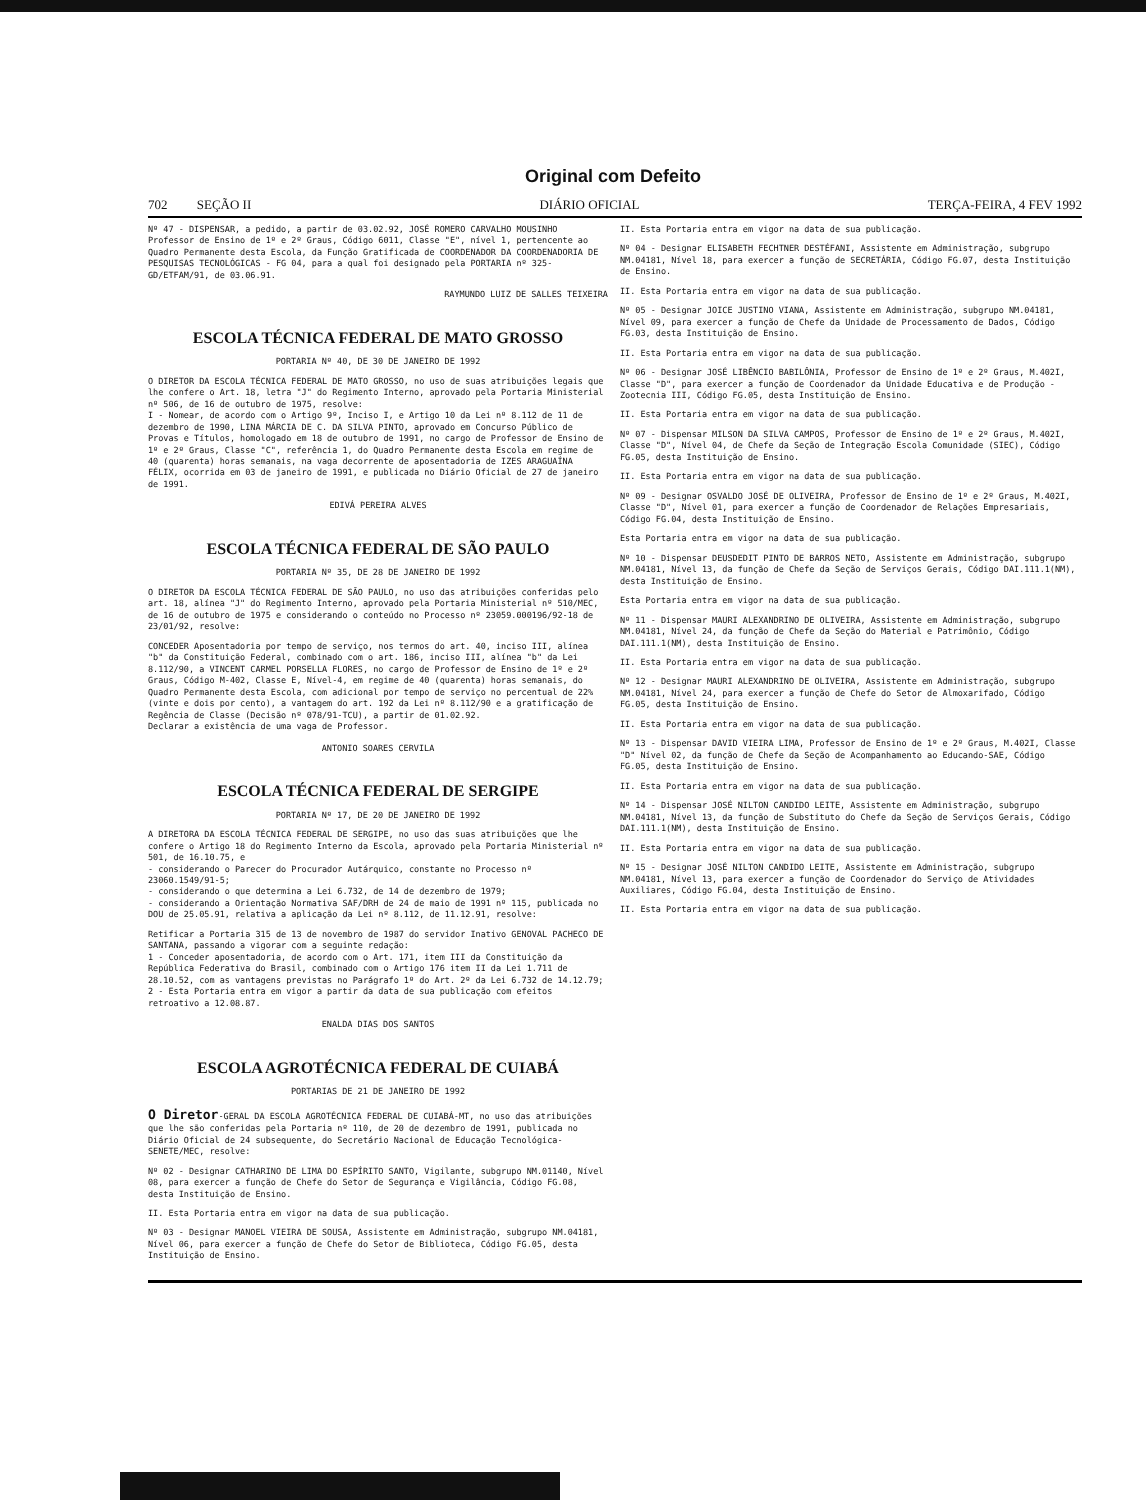Original com Defeito
702 SEÇÃO II DIÁRIO OFICIAL TERÇA-FEIRA, 4 FEV 1992
Nº 47 - DISPENSAR, a pedido, a partir de 03.02.92, JOSÉ ROMERO CARVALHO MOUSINHO Professor de Ensino de 1º e 2º Graus, Código 6011, Classe "E", nível 1, pertencente ao Quadro Permanente desta Escola, da Função Gratificada de COORDENADOR DA COORDENADORIA DE PESQUISAS TECNOLÓGICAS - FG 04, para a qual foi designado pela PORTARIA nº 325-GD/ETFAM/91, de 03.06.91.
RAYMUNDO LUIZ DE SALLES TEIXEIRA
ESCOLA TÉCNICA FEDERAL DE MATO GROSSO
PORTARIA Nº 40, DE 30 DE JANEIRO DE 1992
O DIRETOR DA ESCOLA TÉCNICA FEDERAL DE MATO GROSSO, no uso de suas atribuições legais que lhe confere o Art. 18, letra "J" do Regimento Interno, aprovado pela Portaria Ministerial nº 506, de 16 de outubro de 1975, resolve:
I - Nomear, de acordo com o Artigo 9º, Inciso I, e Artigo 10 da Lei nº 8.112 de 11 de dezembro de 1990, LINA MÁRCIA DE C. DA SILVA PINTO, aprovado em Concurso Público de Provas e Títulos, homologado em 18 de outubro de 1991, no cargo de Professor de Ensino de 1º e 2º Graus, Classe "C", referência 1, do Quadro Permanente desta Escola em regime de 40 (quarenta) horas semanais, na vaga decorrente de aposentadoria de IZES ARAGUAÍNA FÉLIX, ocorrida em 03 de janeiro de 1991, e publicada no Diário Oficial de 27 de janeiro de 1991.
EDIVÁ PEREIRA ALVES
ESCOLA TÉCNICA FEDERAL DE SÃO PAULO
PORTARIA Nº 35, DE 28 DE JANEIRO DE 1992
O DIRETOR DA ESCOLA TÉCNICA FEDERAL DE SÃO PAULO, no uso das atribuições conferidas pelo art. 18, alínea "J" do Regimento Interno, aprovado pela Portaria Ministerial nº 510/MEC, de 16 de outubro de 1975 e considerando o conteúdo no Processo nº 23059.000196/92-18 de 23/01/92, resolve:
CONCEDER Aposentadoria por tempo de serviço, nos termos do art. 40, inciso III, alínea "b" da Constituição Federal, combinado com o art. 186, inciso III, alínea "b" da Lei 8.112/90, a VINCENT CARMEL PORSELLA FLORES, no cargo de Professor de Ensino de 1º e 2º Graus, Código M-402, Classe E, Nível-4, em regime de 40 (quarenta) horas semanais, do Quadro Permanente desta Escola, com adicional por tempo de serviço no percentual de 22% (vinte e dois por cento), a vantagem do art. 192 da Lei nº 8.112/90 e a gratificação de Regência de Classe (Decisão nº 078/91-TCU), a partir de 01.02.92.
Declarar a existência de uma vaga de Professor.
ANTONIO SOARES CERVILA
ESCOLA TÉCNICA FEDERAL DE SERGIPE
PORTARIA Nº 17, DE 20 DE JANEIRO DE 1992
A DIRETORA DA ESCOLA TÉCNICA FEDERAL DE SERGIPE, no uso das suas atribuições que lhe confere o Artigo 18 do Regimento Interno da Escola, aprovado pela Portaria Ministerial nº 501, de 16.10.75, e
- considerando o Parecer do Procurador Autárquico, constante no Processo nº 23060.1549/91-5;
- considerando o que determina a Lei 6.732, de 14 de dezembro de 1979;
- considerando a Orientação Normativa SAF/DRH de 24 de maio de 1991 nº 115, publicada no DOU de 25.05.91, relativa a aplicação da Lei nº 8.112, de 11.12.91, resolve:
Retificar a Portaria 315 de 13 de novembro de 1987 do servidor Inativo GENOVAL PACHECO DE SANTANA, passando a vigorar com a seguinte redação:
1 - Conceder aposentadoria, de acordo com o Art. 171, item III da Constituição da República Federativa do Brasil, combinado com o Artigo 176 item II da Lei 1.711 de 28.10.52, com as vantagens previstas no Parágrafo 1º do Art. 2º da Lei 6.732 de 14.12.79;
2 - Esta Portaria entra em vigor a partir da data de sua publicação com efeitos retroativo a 12.08.87.
ENALDA DIAS DOS SANTOS
ESCOLA AGROTÉCNICA FEDERAL DE CUIABÁ
PORTARIAS DE 21 DE JANEIRO DE 1992
O Diretor-GERAL DA ESCOLA AGROTÉCNICA FEDERAL DE CUIABÁ-MT, no uso das atribuições que lhe são conferidas pela Portaria nº 110, de 20 de dezembro de 1991, publicada no Diário Oficial de 24 subsequente, do Secretário Nacional de Educação Tecnológica-SENETE/MEC, resolve:
Nº 02 - Designar CATHARINO DE LIMA DO ESPÍRITO SANTO, Vigilante, subgrupo NM.01140, Nível 08, para exercer a função de Chefe do Setor de Segurança e Vigilância, Código FG.08, desta Instituição de Ensino.
II. Esta Portaria entra em vigor na data de sua publicação.
Nº 03 - Designar MANOEL VIEIRA DE SOUSA, Assistente em Administração, subgrupo NM.04181, Nível 06, para exercer a função de Chefe do Setor de Biblioteca, Código FG.05, desta Instituição de Ensino.
II. Esta Portaria entra em vigor na data de sua publicação.
Nº 04 - Designar ELISABETH FECHTNER DESTÉFANI, Assistente em Administração, subgrupo NM.04181, Nível 18, para exercer a função de SECRETÁRIA, Código FG.07, desta Instituição de Ensino.
II. Esta Portaria entra em vigor na data de sua publicação.
Nº 05 - Designar JOICE JUSTINO VIANA, Assistente em Administração, subgrupo NM.04181, Nível 09, para exercer a função de Chefe da Unidade de Processamento de Dados, Código FG.03, desta Instituição de Ensino.
II. Esta Portaria entra em vigor na data de sua publicação.
Nº 06 - Designar JOSÉ LIBÊNCIO BABILÔNIA, Professor de Ensino de 1º e 2º Graus, M.402I, Classe "D", para exercer a função de Coordenador da Unidade Educativa e de Produção - Zootecnia III, Código FG.05, desta Instituição de Ensino.
II. Esta Portaria entra em vigor na data de sua publicação.
Nº 07 - Dispensar MILSON DA SILVA CAMPOS, Professor de Ensino de 1º e 2º Graus, M.402I, Classe "D", Nível 04, de Chefe da Seção de Integração Escola Comunidade (SIEC), Código FG.05, desta Instituição de Ensino.
II. Esta Portaria entra em vigor na data de sua publicação.
Nº 09 - Designar OSVALDO JOSÉ DE OLIVEIRA, Professor de Ensino de 1º e 2º Graus, M.402I, Classe "D", Nível 01, para exercer a função de Coordenador de Relações Empresariais, Código FG.04, desta Instituição de Ensino.
Esta Portaria entra em vigor na data de sua publicação.
Nº 10 - Dispensar DEUSDEDIT PINTO DE BARROS NETO, Assistente em Administração, subgrupo NM.04181, Nível 13, da função de Chefe da Seção de Serviços Gerais, Código DAI.111.1(NM), desta Instituição de Ensino.
Esta Portaria entra em vigor na data de sua publicação.
Nº 11 - Dispensar MAURI ALEXANDRINO DE OLIVEIRA, Assistente em Administração, subgrupo NM.04181, Nível 24, da função de Chefe da Seção do Material e Patrimônio, Código DAI.111.1(NM), desta Instituição de Ensino.
II. Esta Portaria entra em vigor na data de sua publicação.
Nº 12 - Designar MAURI ALEXANDRINO DE OLIVEIRA, Assistente em Administração, subgrupo NM.04181, Nível 24, para exercer a função de Chefe do Setor de Almoxarifado, Código FG.05, desta Instituição de Ensino.
II. Esta Portaria entra em vigor na data de sua publicação.
Nº 13 - Dispensar DAVID VIEIRA LIMA, Professor de Ensino de 1º e 2º Graus, M.402I, Classe "D" Nível 02, da função de Chefe da Seção de Acompanhamento ao Educando-SAE, Código FG.05, desta Instituição de Ensino.
II. Esta Portaria entra em vigor na data de sua publicação.
Nº 14 - Dispensar JOSÉ NILTON CANDIDO LEITE, Assistente em Administração, subgrupo NM.04181, Nível 13, da função de Substituto do Chefe da Seção de Serviços Gerais, Código DAI.111.1(NM), desta Instituição de Ensino.
II. Esta Portaria entra em vigor na data de sua publicação.
Nº 15 - Designar JOSÉ NILTON CANDIDO LEITE, Assistente em Administração, subgrupo NM.04181, Nível 13, para exercer a função de Coordenador do Serviço de Atividades Auxiliares, Código FG.04, desta Instituição de Ensino.
II. Esta Portaria entra em vigor na data de sua publicação.